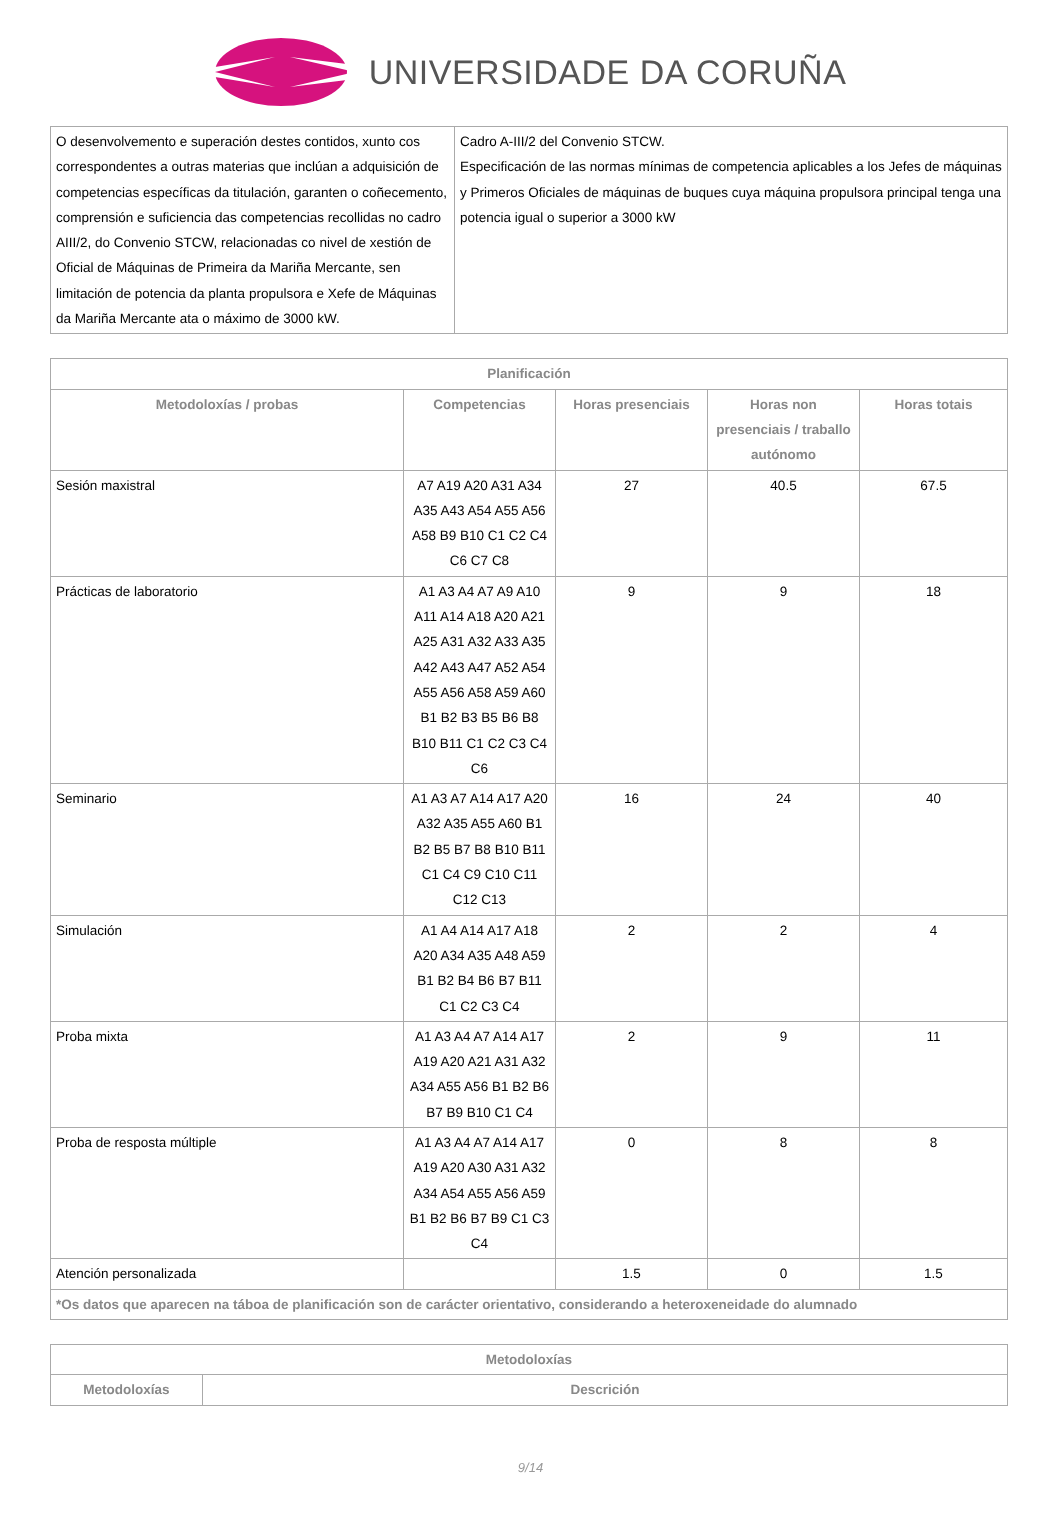UNIVERSIDADE DA CORUÑA
| O desenvolvemento e superación destes contidos, xunto cos correspondentes a outras materias que inclúan a adquisición de competencias específicas da titulación, garanten o coñecemento, comprensión e suficiencia das competencias recollidas no cadro AIII/2, do Convenio STCW, relacionadas co nivel de xestión de Oficial de Máquinas de Primeira da Mariña Mercante, sen limitación de potencia da planta propulsora e Xefe de Máquinas da Mariña Mercante ata o máximo de 3000 kW. | Cadro A-III/2 del Convenio STCW. Especificación de las normas mínimas de competencia aplicables a los Jefes de máquinas y Primeros Oficiales de máquinas de buques cuya máquina propulsora principal tenga una potencia igual o superior a 3000 kW |
| Planificación | | | | |
| --- | --- | --- | --- | --- |
| Metodoloxías / probas | Competencias | Horas presenciais | Horas non presenciais / traballo autónomo | Horas totais |
| Sesión maxistral | A7 A19 A20 A31 A34 A35 A43 A54 A55 A56 A58 B9 B10 C1 C2 C4 C6 C7 C8 | 27 | 40.5 | 67.5 |
| Prácticas de laboratorio | A1 A3 A4 A7 A9 A10 A11 A14 A18 A20 A21 A25 A31 A32 A33 A35 A42 A43 A47 A52 A54 A55 A56 A58 A59 A60 B1 B2 B3 B5 B6 B8 B10 B11 C1 C2 C3 C4 C6 | 9 | 9 | 18 |
| Seminario | A1 A3 A7 A14 A17 A20 A32 A35 A55 A60 B1 B2 B5 B7 B8 B10 B11 C1 C4 C9 C10 C11 C12 C13 | 16 | 24 | 40 |
| Simulación | A1 A4 A14 A17 A18 A20 A34 A35 A48 A59 B1 B2 B4 B6 B7 B11 C1 C2 C3 C4 | 2 | 2 | 4 |
| Proba mixta | A1 A3 A4 A7 A14 A17 A19 A20 A21 A31 A32 A34 A55 A56 B1 B2 B6 B7 B9 B10 C1 C4 | 2 | 9 | 11 |
| Proba de resposta múltiple | A1 A3 A4 A7 A14 A17 A19 A20 A30 A31 A32 A34 A54 A55 A56 A59 B1 B2 B6 B7 B9 C1 C3 C4 | 0 | 8 | 8 |
| Atención personalizada | | 1.5 | 0 | 1.5 |
| *Os datos que aparecen na táboa de planificación son de carácter orientativo, considerando a heteroxeneidade do alumnado | | | | |
| Metodoloxías | |
| --- | --- |
| Metodoloxías | Descrición |
9/14